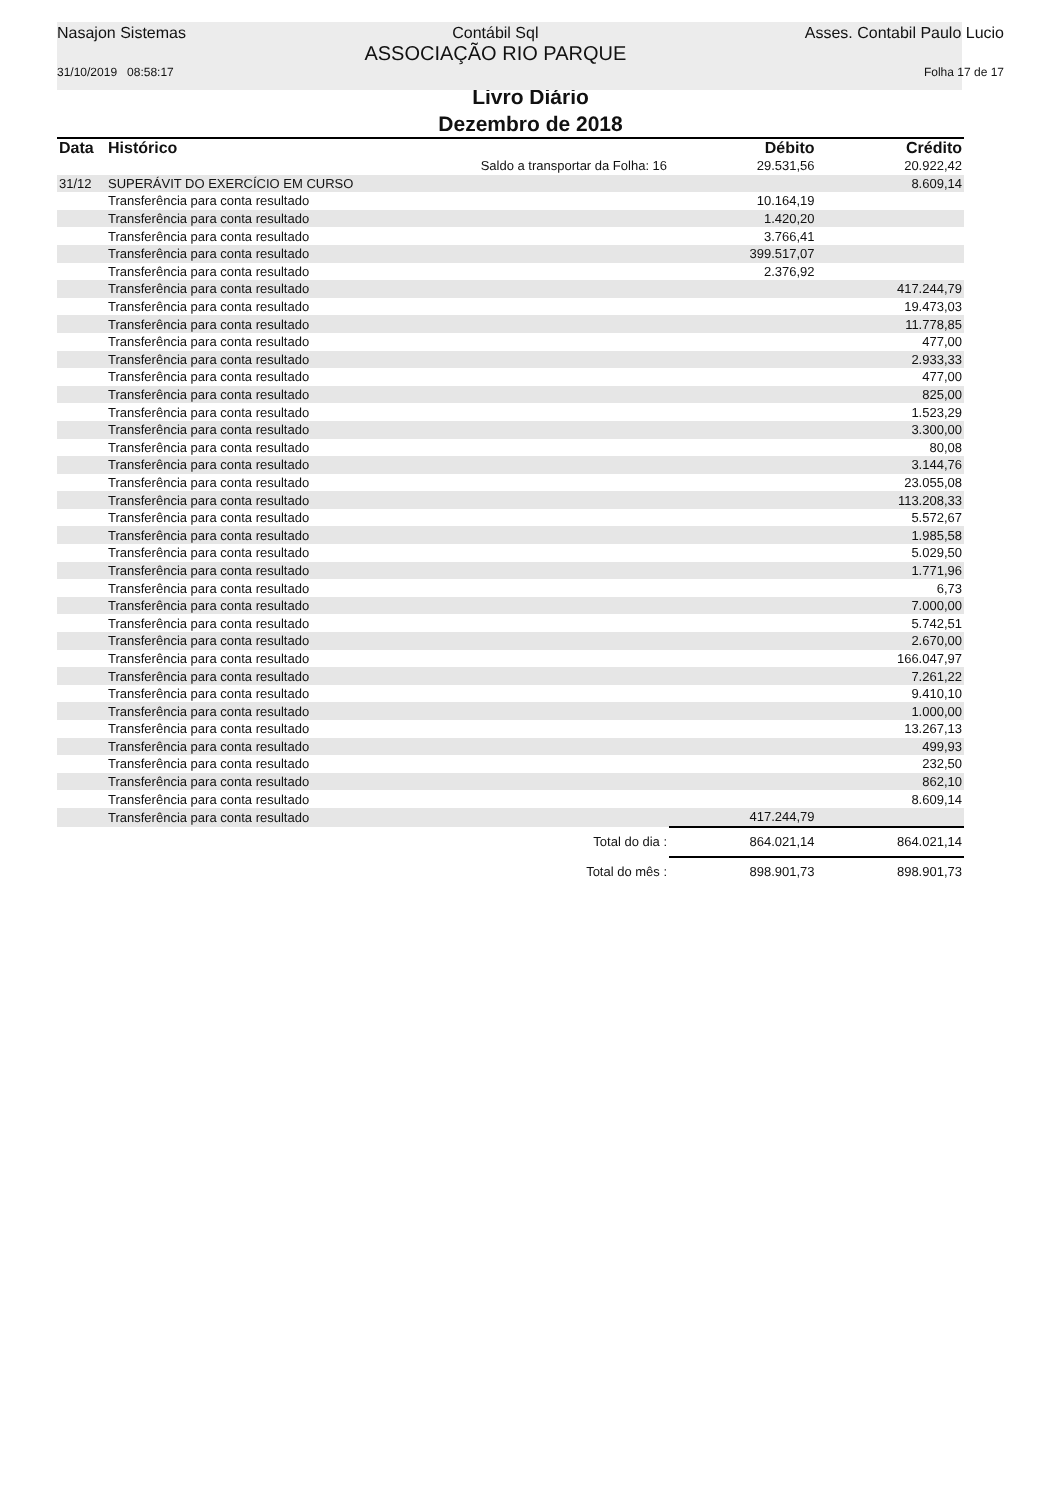Nasajon Sistemas Contábil Sql
ASSOCIAÇÃO RIO PARQUE
Asses. Contabil Paulo Lucio
31/10/2019 08:58:17 Folha 17 de 17
Livro Diário
Dezembro de 2018
| Data | Histórico | | Débito | Crédito |
| --- | --- | --- | --- | --- |
| | | Saldo a transportar da Folha: 16 | 29.531,56 | 20.922,42 |
| 31/12 | SUPERÁVIT DO EXERCÍCIO EM CURSO | | | 8.609,14 |
| | Transferência para conta resultado | | 10.164,19 | |
| | Transferência para conta resultado | | 1.420,20 | |
| | Transferência para conta resultado | | 3.766,41 | |
| | Transferência para conta resultado | | 399.517,07 | |
| | Transferência para conta resultado | | 2.376,92 | |
| | Transferência para conta resultado | | | 417.244,79 |
| | Transferência para conta resultado | | | 19.473,03 |
| | Transferência para conta resultado | | | 11.778,85 |
| | Transferência para conta resultado | | | 477,00 |
| | Transferência para conta resultado | | | 2.933,33 |
| | Transferência para conta resultado | | | 477,00 |
| | Transferência para conta resultado | | | 825,00 |
| | Transferência para conta resultado | | | 1.523,29 |
| | Transferência para conta resultado | | | 3.300,00 |
| | Transferência para conta resultado | | | 80,08 |
| | Transferência para conta resultado | | | 3.144,76 |
| | Transferência para conta resultado | | | 23.055,08 |
| | Transferência para conta resultado | | | 113.208,33 |
| | Transferência para conta resultado | | | 5.572,67 |
| | Transferência para conta resultado | | | 1.985,58 |
| | Transferência para conta resultado | | | 5.029,50 |
| | Transferência para conta resultado | | | 1.771,96 |
| | Transferência para conta resultado | | | 6,73 |
| | Transferência para conta resultado | | | 7.000,00 |
| | Transferência para conta resultado | | | 5.742,51 |
| | Transferência para conta resultado | | | 2.670,00 |
| | Transferência para conta resultado | | | 166.047,97 |
| | Transferência para conta resultado | | | 7.261,22 |
| | Transferência para conta resultado | | | 9.410,10 |
| | Transferência para conta resultado | | | 1.000,00 |
| | Transferência para conta resultado | | | 13.267,13 |
| | Transferência para conta resultado | | | 499,93 |
| | Transferência para conta resultado | | | 232,50 |
| | Transferência para conta resultado | | | 862,10 |
| | Transferência para conta resultado | | | 8.609,14 |
| | Transferência para conta resultado | | 417.244,79 | |
| | | Total do dia : | 864.021,14 | 864.021,14 |
| | | Total do mês : | 898.901,73 | 898.901,73 |